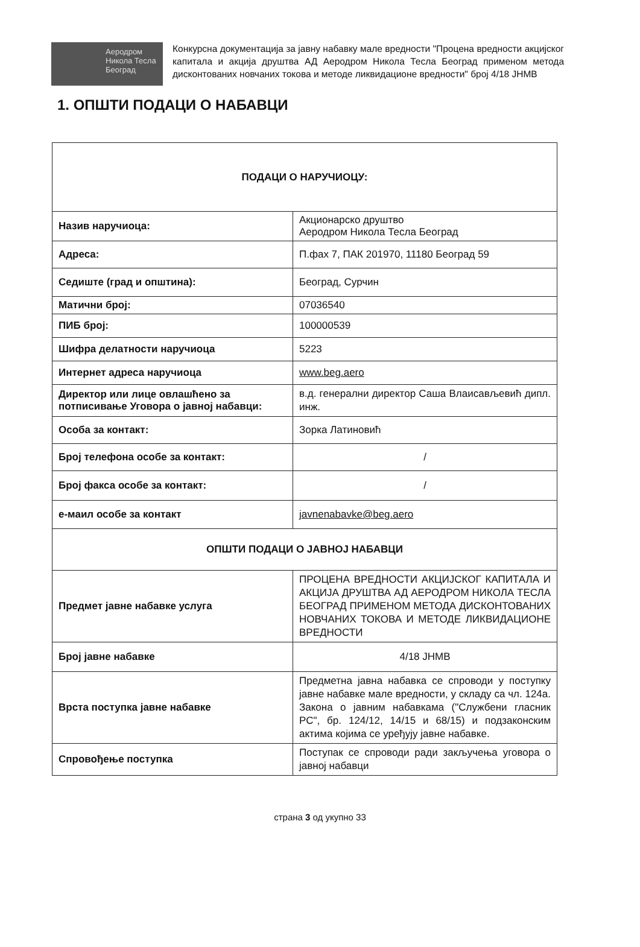Аеродром
Никола Тесла
Београд
Конкурсна документација за јавну набавку мале вредности "Процена вредности акцијског капитала и акција друштва АД Аеродром Никола Тесла Београд применом метода дисконтованих новчаних токова и методе ликвидационе вредности" број 4/18 ЈНМВ
1. ОПШТИ ПОДАЦИ О НАБАВЦИ
| ПОДАЦИ О НАРУЧИОЦУ: | |
| --- | --- |
| Назив наручиоца: | Акционарско друштво Аеродром Никола Тесла Београд |
| Адреса: | П.фах 7, ПАК 201970, 11180 Београд 59 |
| Седиште (град и општина): | Београд, Сурчин |
| Матични број: | 07036540 |
| ПИБ број: | 100000539 |
| Шифра делатности наручиоца | 5223 |
| Интернет адреса наручиоца | www.beg.aero |
| Директор или лице овлашћено за потписивање Уговора о јавној набавци: | в.д. генерални директор Саша Влаисављевић дипл. инж. |
| Особа за контакт: | Зорка Латиновић |
| Број телефона особе за контакт: | / |
| Број факса особе за контакт: | / |
| е-маил особе за контакт | javnenabavke@beg.aero |
| ОПШТИ ПОДАЦИ О ЈАВНОЈ НАБАВЦИ | |
| Предмет јавне набавке услуга | ПРОЦЕНА ВРЕДНОСТИ АКЦИЈСКОГ КАПИТАЛА И АКЦИЈА ДРУШТВА АД АЕРОДРОМ НИКОЛА ТЕСЛА БЕОГРАД ПРИМЕНОМ МЕТОДА ДИСКОНТОВАНИХ НОВЧАНИХ ТОКОВА И МЕТОДЕ ЛИКВИДАЦИОНЕ ВРЕДНОСТИ |
| Број јавне набавке | 4/18 ЈНМВ |
| Врста поступка јавне набавке | Предметна јавна набавка се спроводи у поступку јавне набавке мале вредности, у складу са чл. 124а. Закона о јавним набавкама ("Службени гласник РС", бр. 124/12, 14/15 и 68/15) и подзаконским актима којима се уређују јавне набавке. |
| Спровођење поступка | Поступак се спроводи ради закључења уговора о јавној набавци |
страна 3 од укупно 33